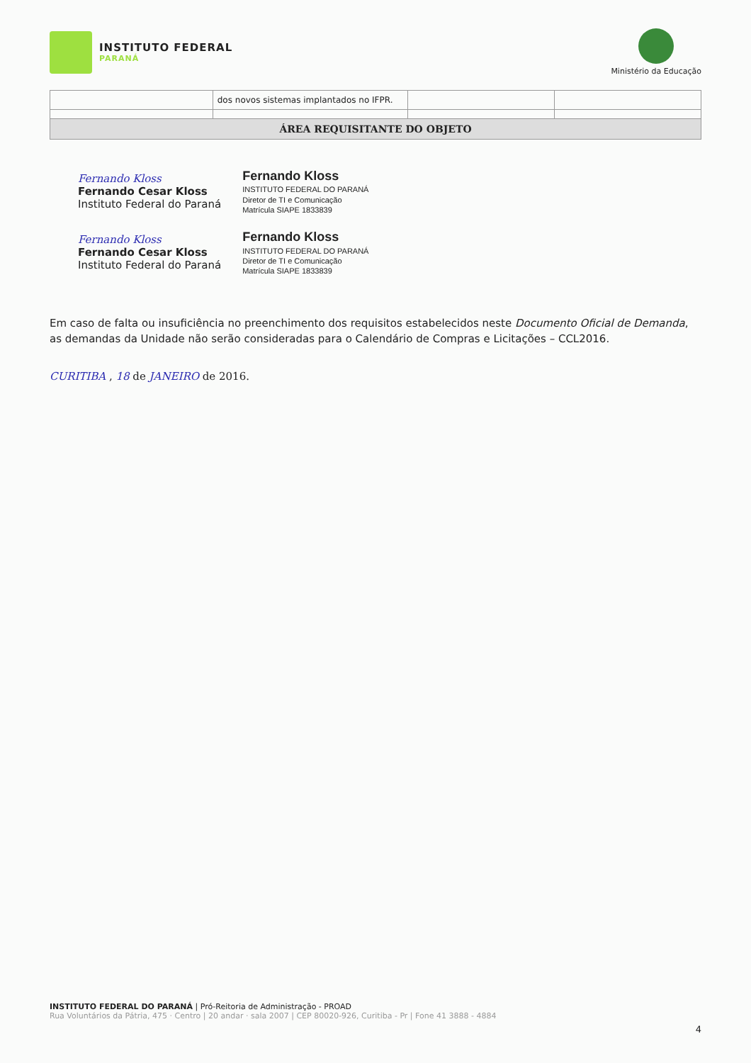INSTITUTO FEDERAL
PARANÁ
Ministério da Educação
| | dos novos sistemas implantados no IFPR. | | |
| ÁREA REQUISITANTE DO OBJETO | | | |
Fernando Kloss
Fernando Cesar Kloss
Instituto Federal do Paraná
Fernando Kloss
INSTITUTO FEDERAL DO PARANÁ
Diretor de TI e Comunicação
Matrícula SIAPE 1833839
Fernando Kloss
Fernando Cesar Kloss
Instituto Federal do Paraná
Fernando Kloss
INSTITUTO FEDERAL DO PARANÁ
Diretor de TI e Comunicação
Matrícula SIAPE 1833839
Em caso de falta ou insuficiência no preenchimento dos requisitos estabelecidos neste Documento Oficial de Demanda, as demandas da Unidade não serão consideradas para o Calendário de Compras e Licitações – CCL2016.
CURITIBA , 18 de JANEIRO de 2016.
INSTITUTO FEDERAL DO PARANÁ | Pró-Reitoria de Administração - PROAD
Rua Voluntários da Pátria, 475 · Centro | 20 andar · sala 2007 | CEP 80020-926, Curitiba - Pr | Fone 41 3888 - 4884
4